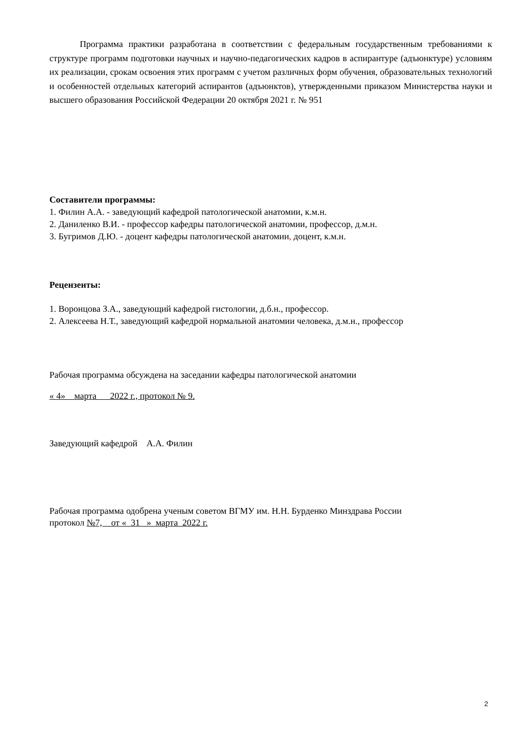Программа практики разработана в соответствии с федеральным государственным требованиями к структуре программ подготовки научных и научно-педагогических кадров в аспирантуре (адъюнктуре) условиям их реализации, срокам освоения этих программ с учетом различных форм обучения, образовательных технологий и особенностей отдельных категорий аспирантов (адъюнктов), утвержденными приказом Министерства науки и высшего образования Российской Федерации 20 октября 2021 г. № 951
Составители программы:
1. Филин А.А. - заведующий кафедрой патологической анатомии, к.м.н.
2. Даниленко В.И. - профессор кафедры патологической анатомии, профессор, д.м.н.
3. Бугримов Д.Ю. - доцент кафедры патологической анатомии, доцент, к.м.н.
Рецензенты:
1. Воронцова З.А., заведующий кафедрой гистологии, д.б.н., профессор.
2. Алексеева Н.Т., заведующий кафедрой нормальной анатомии человека, д.м.н., профессор
Рабочая программа обсуждена на заседании кафедры патологической анатомии
« 4» марта 2022 г., протокол № 9.
Заведующий кафедрой А.А. Филин
Рабочая программа одобрена ученым советом ВГМУ им. Н.Н. Бурденко Минздрава России
протокол №7, от « 31 » марта 2022 г.
2